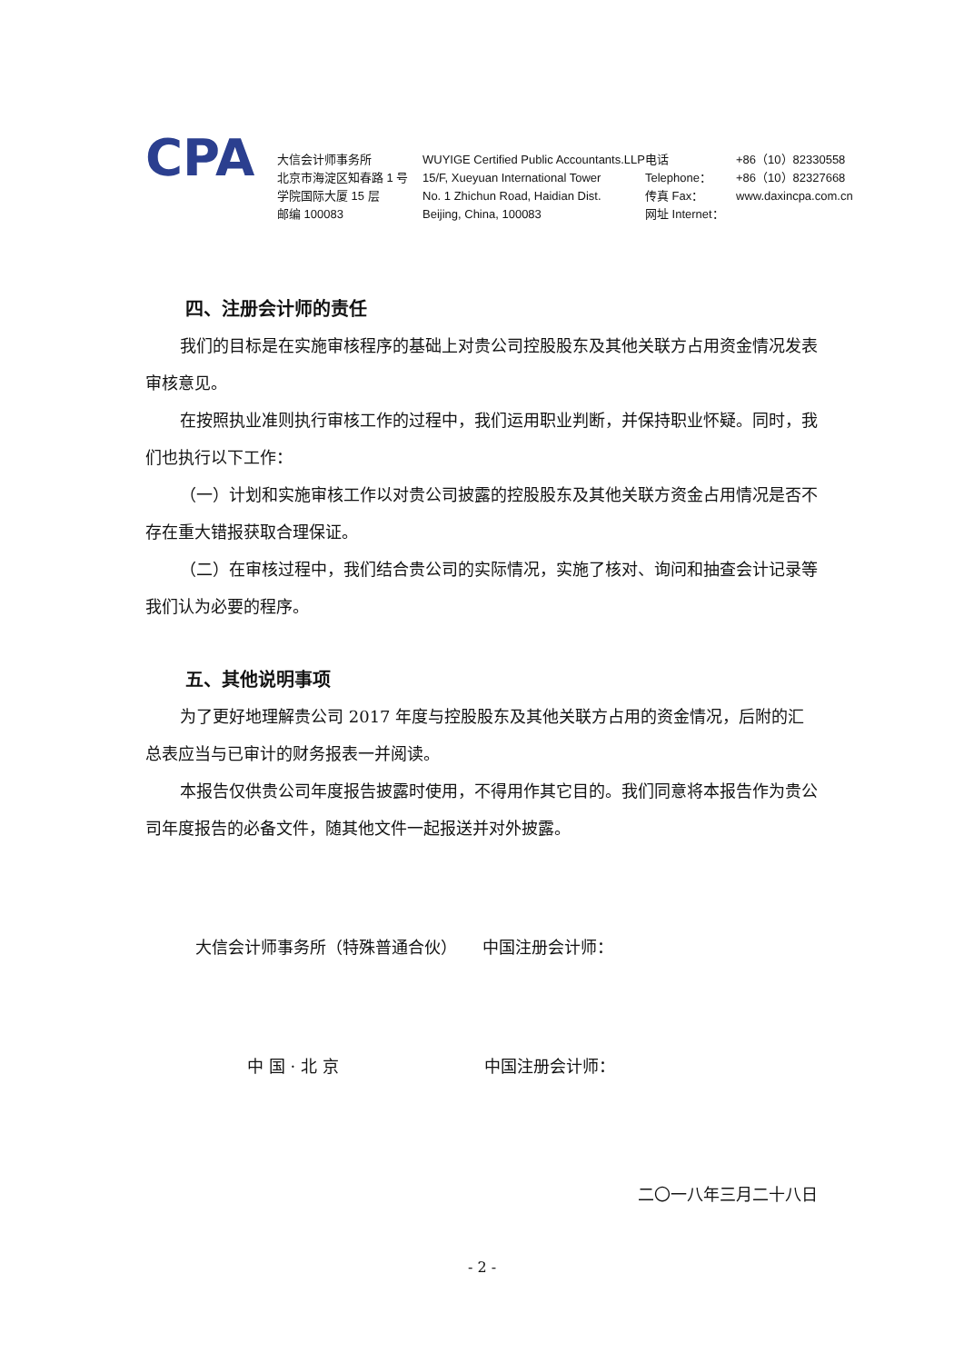CPA
大信会计师事务所
北京市海淀区知春路 1 号
学院国际大厦 15 层
邮编 100083
WUYIGE Certified Public Accountants.LLP
15/F, Xueyuan International Tower
No. 1 Zhichun Road, Haidian Dist.
Beijing, China, 100083
电话 Telephone：
传真 Fax：
网址 Internet：
+86（10）82330558
+86（10）82327668
www.daxincpa.com.cn
四、注册会计师的责任
我们的目标是在实施审核程序的基础上对贵公司控股股东及其他关联方占用资金情况发表审核意见。
在按照执业准则执行审核工作的过程中，我们运用职业判断，并保持职业怀疑。同时，我们也执行以下工作：
（一）计划和实施审核工作以对贵公司披露的控股股东及其他关联方资金占用情况是否不存在重大错报获取合理保证。
（二）在审核过程中，我们结合贵公司的实际情况，实施了核对、询问和抽查会计记录等我们认为必要的程序。
五、其他说明事项
为了更好地理解贵公司 2017 年度与控股股东及其他关联方占用的资金情况，后附的汇总表应当与已审计的财务报表一并阅读。
本报告仅供贵公司年度报告披露时使用，不得用作其它目的。我们同意将本报告作为贵公司年度报告的必备文件，随其他文件一起报送并对外披露。
大信会计师事务所（特殊普通合伙） 中国注册会计师：
中 国 · 北 京 中国注册会计师：
二〇一八年三月二十八日
- 2 -